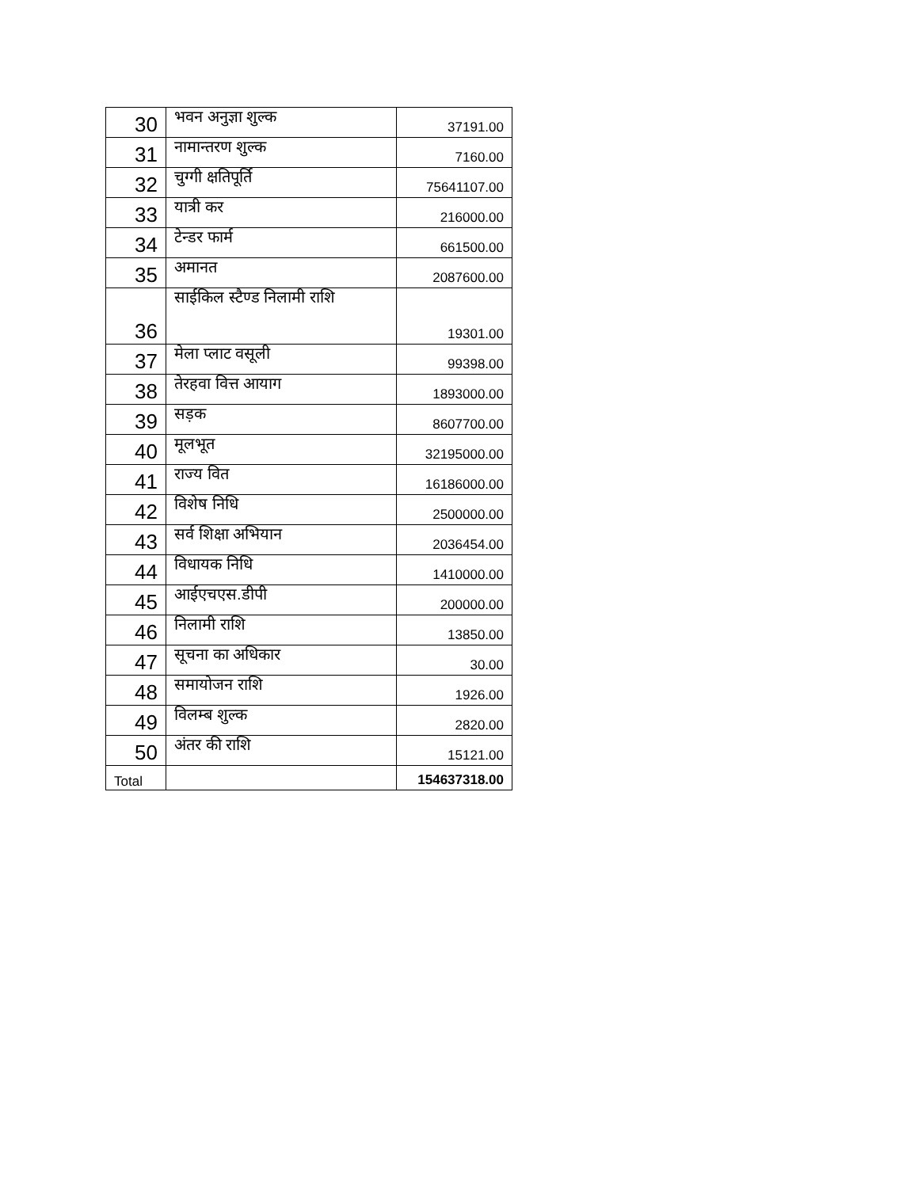| 30 | भवन अनुज्ञा शुल्क | 37191.00 |
| 31 | नामान्तरण शुल्क | 7160.00 |
| 32 | चुग्गी क्षतिपूर्ति | 75641107.00 |
| 33 | यात्री कर | 216000.00 |
| 34 | टेन्डर फार्म | 661500.00 |
| 35 | अमानत | 2087600.00 |
| 36 | साईकिल स्टैण्ड निलामी राशि | 19301.00 |
| 37 | मेला प्लाट वसूली | 99398.00 |
| 38 | तेरहवा वित्त आयाग | 1893000.00 |
| 39 | सड़क | 8607700.00 |
| 40 | मूलभूत | 32195000.00 |
| 41 | राज्य वित | 16186000.00 |
| 42 | विशेष निधि | 2500000.00 |
| 43 | सर्व शिक्षा अभियान | 2036454.00 |
| 44 | विधायक निधि | 1410000.00 |
| 45 | आईएचएस.डीपी | 200000.00 |
| 46 | निलामी राशि | 13850.00 |
| 47 | सूचना का अधिकार | 30.00 |
| 48 | समायोजन राशि | 1926.00 |
| 49 | विलम्ब शुल्क | 2820.00 |
| 50 | अंतर की राशि | 15121.00 |
| Total | | 154637318.00 |